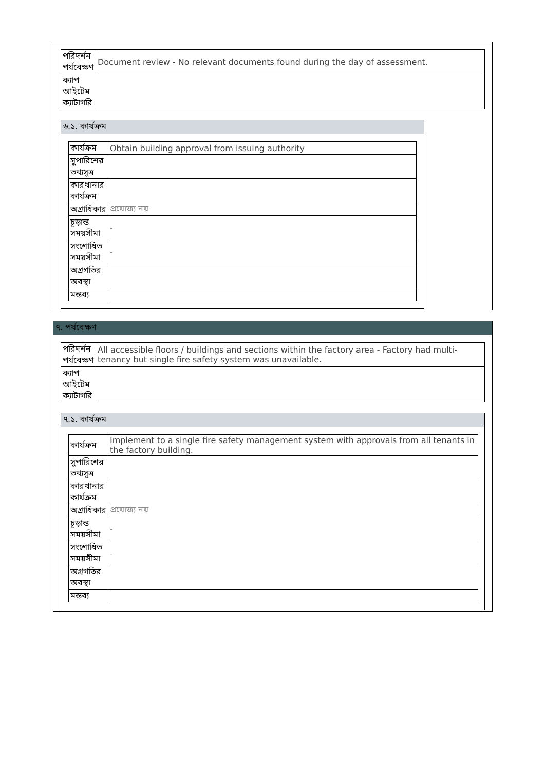| পরিদর্শন পর্যবেক্ষণ | Document review - No relevant documents found during the day of assessment. |
| ক্যাপ আইটেম ক্যাটাগরি | |
৬.১. কার্যক্রম
| কার্যক্রম | Obtain building approval from issuing authority |
| সুপারিশের তথ্যসূত্র | |
| কারখানার কার্যক্রম | |
| অগ্রাধিকার | প্রযোজ্য নয় |
| চূড়ান্ত সময়সীমা | - |
| সংশোধিত সময়সীমা | - |
| অগ্রগতির অবস্থা | |
| মন্তব্য | |
৭. পর্যবেক্ষণ
| পরিদর্শন পর্যবেক্ষণ | All accessible floors / buildings and sections within the factory area - Factory had multi-tenancy but single fire safety system was unavailable. |
| ক্যাপ আইটেম ক্যাটাগরি | |
৭.১. কার্যক্রম
| কার্যক্রম | Implement to a single fire safety management system with approvals from all tenants in the factory building. |
| সুপারিশের তথ্যসূত্র | |
| কারখানার কার্যক্রম | |
| অগ্রাধিকার | প্রযোজ্য নয় |
| চূড়ান্ত সময়সীমা | - |
| সংশোধিত সময়সীমা | - |
| অগ্রগতির অবস্থা | |
| মন্তব্য | |